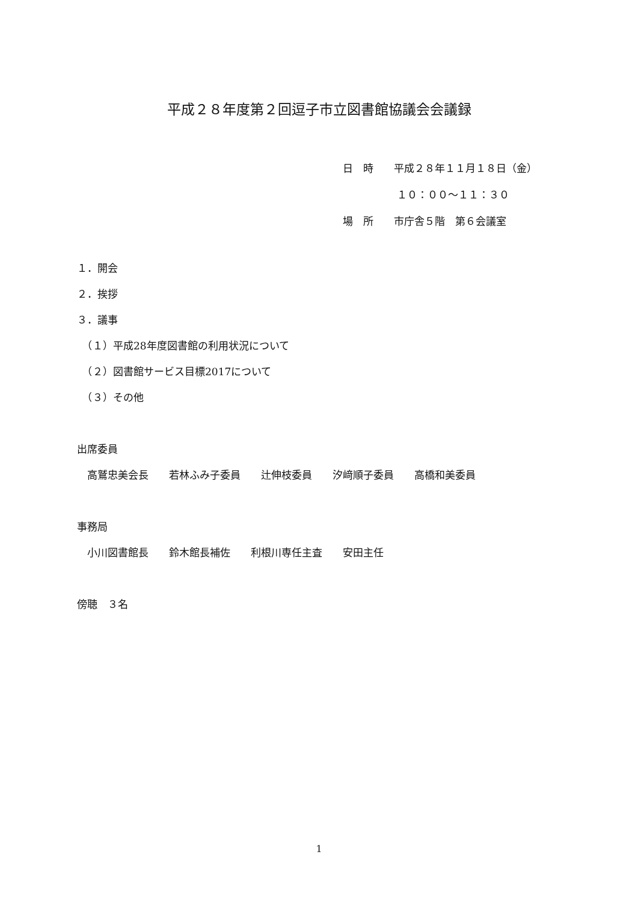平成２８年度第２回逗子市立図書館協議会会議録
日　時　　平成２８年１１月１８日（金）
　　　　　 １０：００～１１：３０
場　所　　市庁舎５階　第６会議室
１．開会
２．挨拶
３．議事
　（１）平成28年度図書館の利用状況について
　（２）図書館サービス目標2017について
　（３）その他
出席委員
　高鷲忠美会長　　若林ふみ子委員　　辻伸枝委員　　汐﨑順子委員　　高橋和美委員
事務局
　小川図書館長　　鈴木館長補佐　　利根川専任主査　　安田主任
傍聴　３名
1